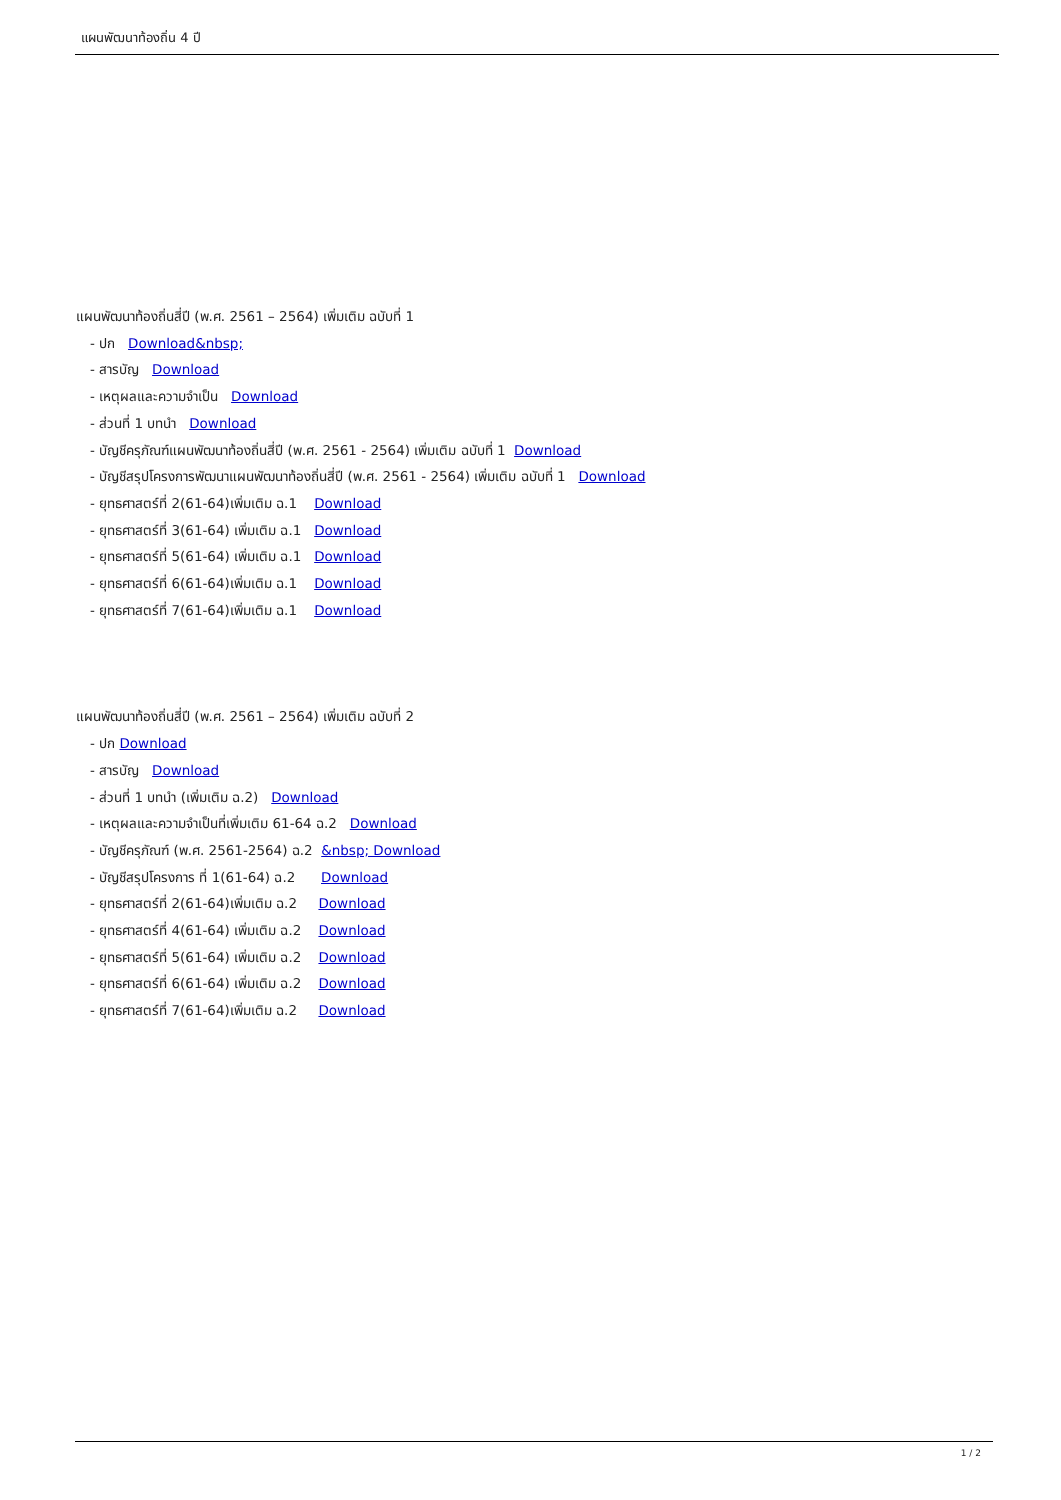แผนพัฒนาท้องถิ่น 4 ปี
แผนพัฒนาท้องถิ่นสี่ปี (พ.ศ. 2561 – 2564) เพิ่มเติม ฉบับที่ 1
- ปก Download&nbsp;
- สารบัญ Download
- เหตุผลและความจำเป็น Download
- ส่วนที่ 1 บทนำ Download
- บัญชีครุภัณฑ์แผนพัฒนาท้องถิ่นสี่ปี (พ.ศ. 2561 - 2564) เพิ่มเติม ฉบับที่ 1 Download
- บัญชีสรุปโครงการพัฒนาแผนพัฒนาท้องถิ่นสี่ปี (พ.ศ. 2561 - 2564) เพิ่มเติม ฉบับที่ 1 Download
- ยุทธศาสตร์ที่ 2(61-64)เพิ่มเติม ฉ.1 Download
- ยุทธศาสตร์ที่ 3(61-64) เพิ่มเติม ฉ.1 Download
- ยุทธศาสตร์ที่ 5(61-64) เพิ่มเติม ฉ.1 Download
- ยุทธศาสตร์ที่ 6(61-64)เพิ่มเติม ฉ.1 Download
- ยุทธศาสตร์ที่ 7(61-64)เพิ่มเติม ฉ.1 Download
แผนพัฒนาท้องถิ่นสี่ปี (พ.ศ. 2561 – 2564) เพิ่มเติม ฉบับที่ 2
- ปก Download
- สารบัญ Download
- ส่วนที่ 1 บทนำ (เพิ่มเติม ฉ.2) Download
- เหตุผลและความจำเป็นที่เพิ่มเติม 61-64 ฉ.2 Download
- บัญชีครุภัณฑ์ (พ.ศ. 2561-2564) ฉ.2 &nbsp; Download
- บัญชีสรุปโครงการ ที่ 1(61-64) ฉ.2 Download
- ยุทธศาสตร์ที่ 2(61-64)เพิ่มเติม ฉ.2 Download
- ยุทธศาสตร์ที่ 4(61-64) เพิ่มเติม ฉ.2 Download
- ยุทธศาสตร์ที่ 5(61-64) เพิ่มเติม ฉ.2 Download
- ยุทธศาสตร์ที่ 6(61-64) เพิ่มเติม ฉ.2 Download
- ยุทธศาสตร์ที่ 7(61-64)เพิ่มเติม ฉ.2 Download
1 / 2